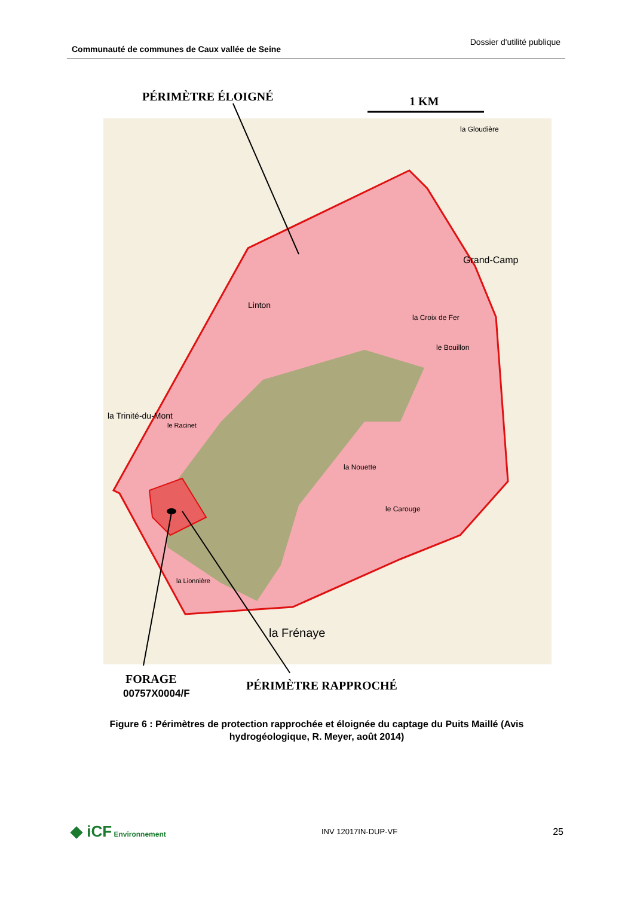Communauté de communes de Caux vallée de Seine Dossier d'utilité publique
PÉRIMÈTRE ÉLOIGNÉ
1 KM
Linton
le Racinet
la Nouette
le Carouge
la Frénaye
Grand-Camp
la Croix de Fer
le Bouillon
la Trinité-du-Mont
la Gloudière
la Lionnière
FORAGE
00757X0004/F
PÉRIMÈTRE RAPPROCHÉ
Figure 6 : Périmètres de protection rapprochée et éloignée du captage du Puits Maillé (Avis hydrogéologique, R. Meyer, août 2014)
◆ iCF Environnement INV 12017IN-DUP-VF 25